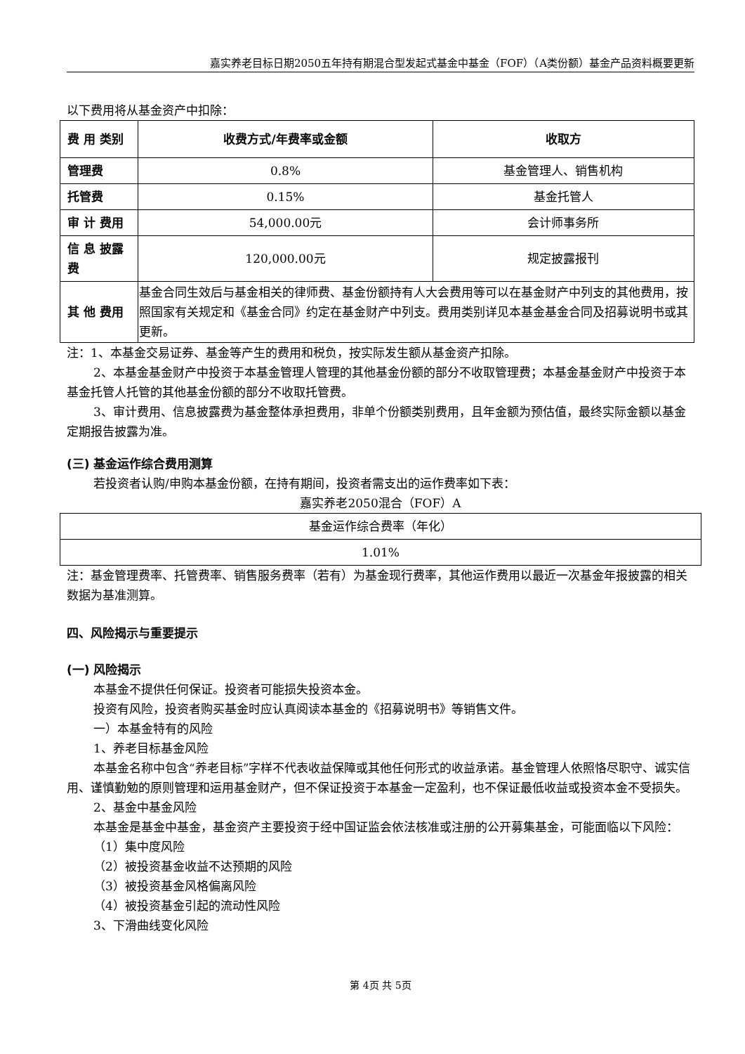嘉实养老目标日期2050五年持有期混合型发起式基金中基金（FOF）（A类份额）基金产品资料概要更新
以下费用将从基金资产中扣除：
| 费 用 类别 | 收费方式/年费率或金额 | 收取方 |
| --- | --- | --- |
| 管理费 | 0.8% | 基金管理人、销售机构 |
| 托管费 | 0.15% | 基金托管人 |
| 审 计 费用 | 54,000.00元 | 会计师事务所 |
| 信 息 披露费 | 120,000.00元 | 规定披露报刊 |
| 其 他 费用 | 基金合同生效后与基金相关的律师费、基金份额持有人大会费用等可以在基金财产中列支的其他费用，按照国家有关规定和《基金合同》约定在基金财产中列支。费用类别详见本基金基金合同及招募说明书或其更新。 | |
注：1、本基金交易证券、基金等产生的费用和税负，按实际发生额从基金资产扣除。
2、本基金基金财产中投资于本基金管理人管理的其他基金份额的部分不收取管理费；本基金基金财产中投资于本基金托管人托管的其他基金份额的部分不收取托管费。
3、审计费用、信息披露费为基金整体承担费用，非单个份额类别费用，且年金额为预估值，最终实际金额以基金定期报告披露为准。
(三) 基金运作综合费用测算
若投资者认购/申购本基金份额，在持有期间，投资者需支出的运作费率如下表：
嘉实养老2050混合（FOF）A
| 基金运作综合费率（年化） |
| 1.01% |
注：基金管理费率、托管费率、销售服务费率（若有）为基金现行费率，其他运作费用以最近一次基金年报披露的相关数据为基准测算。
四、风险揭示与重要提示
(一) 风险揭示
本基金不提供任何保证。投资者可能损失投资本金。
投资有风险，投资者购买基金时应认真阅读本基金的《招募说明书》等销售文件。
一）本基金特有的风险
1、养老目标基金风险
本基金名称中包含“养老目标”字样不代表收益保障或其他任何形式的收益承诺。基金管理人依照恪尽职守、诚实信用、谨慎勤勉的原则管理和运用基金财产，但不保证投资于本基金一定盈利，也不保证最低收益或投资本金不受损失。
2、基金中基金风险
本基金是基金中基金，基金资产主要投资于经中国证监会依法核准或注册的公开募集基金，可能面临以下风险：
（1）集中度风险
（2）被投资基金收益不达预期的风险
（3）被投资基金风格偏离风险
（4）被投资基金引起的流动性风险
3、下滑曲线变化风险
第 4页 共 5页